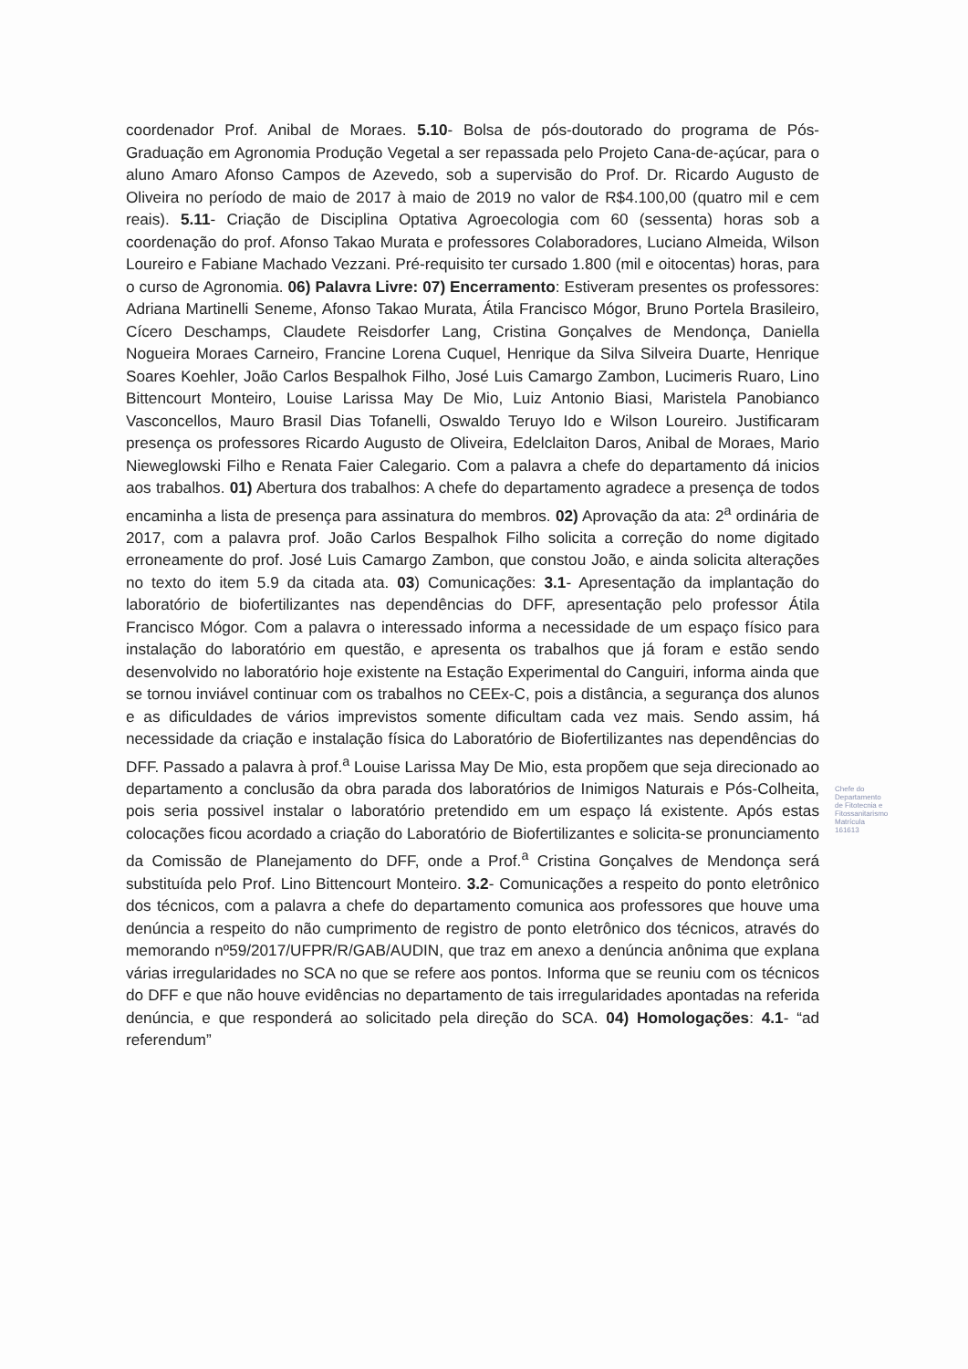coordenador Prof. Anibal de Moraes. 5.10- Bolsa de pós-doutorado do programa de Pós-Graduação em Agronomia Produção Vegetal a ser repassada pelo Projeto Cana-de-açúcar, para o aluno Amaro Afonso Campos de Azevedo, sob a supervisão do Prof. Dr. Ricardo Augusto de Oliveira no período de maio de 2017 à maio de 2019 no valor de R$4.100,00 (quatro mil e cem reais). 5.11- Criação de Disciplina Optativa Agroecologia com 60 (sessenta) horas sob a coordenação do prof. Afonso Takao Murata e professores Colaboradores, Luciano Almeida, Wilson Loureiro e Fabiane Machado Vezzani. Pré-requisito ter cursado 1.800 (mil e oitocentas) horas, para o curso de Agronomia. 06) Palavra Livre: 07) Encerramento: Estiveram presentes os professores: Adriana Martinelli Seneme, Afonso Takao Murata, Átila Francisco Mógor, Bruno Portela Brasileiro, Cícero Deschamps, Claudete Reisdorfer Lang, Cristina Gonçalves de Mendonça, Daniella Nogueira Moraes Carneiro, Francine Lorena Cuquel, Henrique da Silva Silveira Duarte, Henrique Soares Koehler, João Carlos Bespalhok Filho, José Luis Camargo Zambon, Lucimeris Ruaro, Lino Bittencourt Monteiro, Louise Larissa May De Mio, Luiz Antonio Biasi, Maristela Panobianco Vasconcellos, Mauro Brasil Dias Tofanelli, Oswaldo Teruyo Ido e Wilson Loureiro. Justificaram presença os professores Ricardo Augusto de Oliveira, Edelclaiton Daros, Anibal de Moraes, Mario Nieweglowski Filho e Renata Faier Calegario. Com a palavra a chefe do departamento dá inicios aos trabalhos. 01) Abertura dos trabalhos: A chefe do departamento agradece a presença de todos encaminha a lista de presença para assinatura do membros. 02) Aprovação da ata: 2<sup>a</sup> ordinária de 2017, com a palavra prof. João Carlos Bespalhok Filho solicita a correção do nome digitado erroneamente do prof. José Luis Camargo Zambon, que constou João, e ainda solicita alterações no texto do item 5.9 da citada ata. 03) Comunicações: 3.1- Apresentação da implantação do laboratório de biofertilizantes nas dependências do DFF, apresentação pelo professor Átila Francisco Mógor. Com a palavra o interessado informa a necessidade de um espaço físico para instalação do laboratório em questão, e apresenta os trabalhos que já foram e estão sendo desenvolvido no laboratório hoje existente na Estação Experimental do Canguiri, informa ainda que se tornou inviável continuar com os trabalhos no CEEx-C, pois a distância, a segurança dos alunos e as dificuldades de vários imprevistos somente dificultam cada vez mais. Sendo assim, há necessidade da criação e instalação física do Laboratório de Biofertilizantes nas dependências do DFF. Passado a palavra à prof.<sup>a</sup> Louise Larissa May De Mio, esta propõem que seja direcionado ao departamento a conclusão da obra parada dos laboratórios de Inimigos Naturais e Pós-Colheita, pois seria possivel instalar o laboratório pretendido em um espaço lá existente. Após estas colocações ficou acordado a criação do Laboratório de Biofertilizantes e solicita-se pronunciamento da Comissão de Planejamento do DFF, onde a Prof.<sup>a</sup> Cristina Gonçalves de Mendonça será substituída pelo Prof. Lino Bittencourt Monteiro. 3.2- Comunicações a respeito do ponto eletrônico dos técnicos, com a palavra a chefe do departamento comunica aos professores que houve uma denúncia a respeito do não cumprimento de registro de ponto eletrônico dos técnicos, através do memorando nº59/2017/UFPR/R/GAB/AUDIN, que traz em anexo a denúncia anônima que explana várias irregularidades no SCA no que se refere aos pontos. Informa que se reuniu com os técnicos do DFF e que não houve evidências no departamento de tais irregularidades apontadas na referida denúncia, e que responderá ao solicitado pela direção do SCA. 04) Homologações: 4.1- “ad referendum”
Chefe do Departamento de Fitotecnia e Fitossanitarismo Matrícula 161613